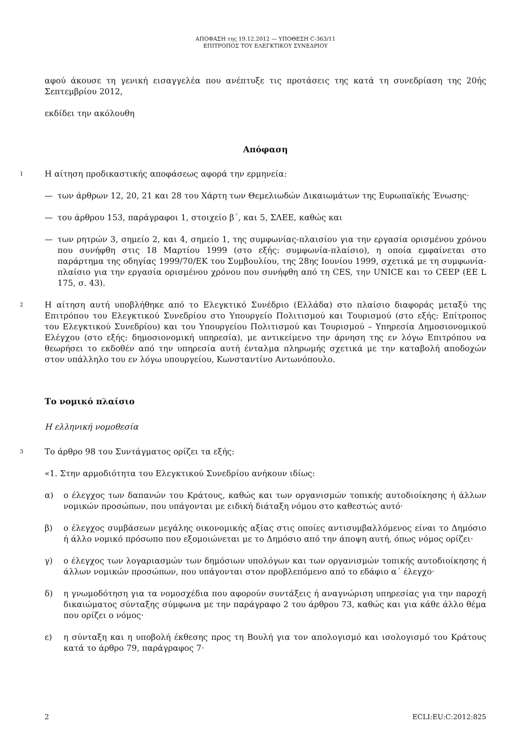ΑΠΟΦΑΣΗ της 19.12.2012 — ΥΠΟΘΕΣΗ C-363/11
ΕΠΙΤΡΟΠΟΣ ΤΟΥ ΕΛΕΓΚΤΙΚΟΥ ΣΥΝΕΔΡΙΟΥ
αφού άκουσε τη γενική εισαγγελέα που ανέπτυξε τις προτάσεις της κατά τη συνεδρίαση της 20ής Σεπτεμβρίου 2012,
εκδίδει την ακόλουθη
Απόφαση
1
Η αίτηση προδικαστικής αποφάσεως αφορά την ερμηνεία:
— των άρθρων 12, 20, 21 και 28 του Χάρτη των Θεμελιωδών Δικαιωμάτων της Ευρωπαϊκής Ένωσης·
— του άρθρου 153, παράγραφοι 1, στοιχείο β΄, και 5, ΣΛΕΕ, καθώς και
— των ρητρών 3, σημείο 2, και 4, σημείο 1, της συμφωνίας-πλαισίου για την εργασία ορισμένου χρόνου που συνήφθη στις 18 Μαρτίου 1999 (στο εξής: συμφωνία-πλαίσιο), η οποία εμφαίνεται στο παράρτημα της οδηγίας 1999/70/ΕΚ του Συμβουλίου, της 28ης Ιουνίου 1999, σχετικά με τη συμφωνία-πλαίσιο για την εργασία ορισμένου χρόνου που συνήφθη από τη CES, την UNICE και το CEEP (ΕΕ L 175, σ. 43).
2
Η αίτηση αυτή υποβλήθηκε από το Ελεγκτικό Συνέδριο (Ελλάδα) στο πλαίσιο διαφοράς μεταξύ της Επιτρόπου του Ελεγκτικού Συνεδρίου στο Υπουργείο Πολιτισμού και Τουρισμού (στο εξής: Επίτροπος του Ελεγκτικού Συνεδρίου) και του Υπουργείου Πολιτισμού και Τουρισμού – Υπηρεσία Δημοσιονομικού Ελέγχου (στο εξής: δημοσιονομική υπηρεσία), με αντικείμενο την άρνηση της εν λόγω Επιτρόπου να θεωρήσει το εκδοθέν από την υπηρεσία αυτή ένταλμα πληρωμής σχετικά με την καταβολή αποδοχών στον υπάλληλο του εν λόγω υπουργείου, Κωνσταντίνο Αντωνόπουλο.
Το νομικό πλαίσιο
Η ελληνική νομοθεσία
3
Το άρθρο 98 του Συντάγματος ορίζει τα εξής:
«1. Στην αρμοδιότητα του Ελεγκτικού Συνεδρίου ανήκουν ιδίως:
α) ο έλεγχος των δαπανών του Κράτους, καθώς και των οργανισμών τοπικής αυτοδιοίκησης ή άλλων νομικών προσώπων, που υπάγονται με ειδική διάταξη νόμου στο καθεστώς αυτό·
β) ο έλεγχος συμβάσεων μεγάλης οικονομικής αξίας στις οποίες αντισυμβαλλόμενος είναι το Δημόσιο ή άλλο νομικό πρόσωπο που εξομοιώνεται με το Δημόσιο από την άποψη αυτή, όπως νόμος ορίζει·
γ) ο έλεγχος των λογαριασμών των δημόσιων υπολόγων και των οργανισμών τοπικής αυτοδιοίκησης ή άλλων νομικών προσώπων, που υπάγονται στον προβλεπόμενο από το εδάφιο α΄ έλεγχο·
δ) η γνωμοδότηση για τα νομοσχέδια που αφορούν συντάξεις ή αναγνώριση υπηρεσίας για την παροχή δικαιώματος σύνταξης σύμφωνα με την παράγραφο 2 του άρθρου 73, καθώς και για κάθε άλλο θέμα που ορίζει ο νόμος·
ε) η σύνταξη και η υποβολή έκθεσης προς τη Βουλή για τον απολογισμό και ισολογισμό του Κράτους κατά το άρθρο 79, παράγραφος 7·
2 ECLI:EU:C:2012:825